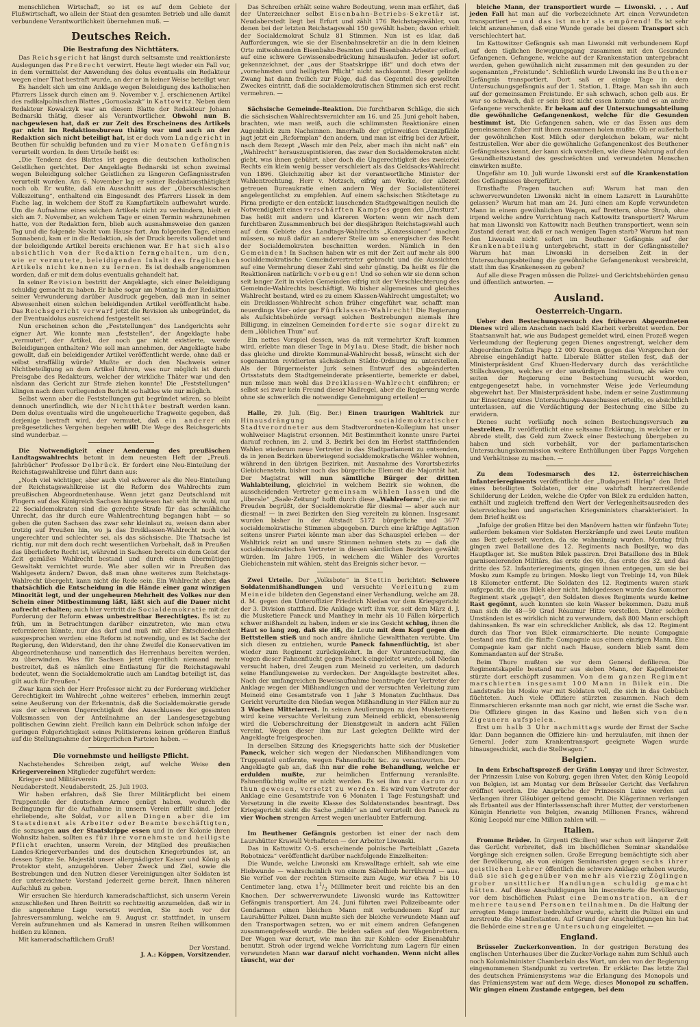menschlichen Wirtschaft, so ist es auf dem Gebiete der Flußwirtschaft, wo allein der Staat den gesamten Betrieb und alle damit verbundene Verantwortlichkeit übernehmen muß. —
Deutsches Reich.
Die Bestrafung des Nichttäters.
Das Reichsgericht hat längst durch seltsamste und reaktionärste Auslegungen das Preßrecht verwirrt. Heute liegt wieder ein Fall vor, in dem vermittelst der Anwendung des dolus eventualis ein Redakteur wegen einer That bestraft wurde, an der er in keiner Weise beteiligt war.
Es handelt sich um eine Anklage wegen Beleidigung des katholischen Pfarrers Lissek durch einen am 9. November v. J. erschienenen Artikel des radikalpolnischen Blattes „Gornoslazak“ in Kattowitz. Neben dem Redakteur Kowalczyk war an diesem Blatte der Redakteur Johann Bednarski thätig, dieser als Verantwortlicher. Obwohl nun B. nachgewiesen hat, daß er zur Zeit des Erscheinens des Artikels gar nicht im Redaktionsbureau thätig war und auch an der Redaktion sich nicht beteiligt hat, ist er doch vom Landgericht in Beuthen für schuldig befunden und zu vier Monaten Gefängnis verurteilt worden. In dem Urteile heißt es:
„Die Tendenz des Blattes ist gegen die deutschen katholischen Geistlichen gerichtet. Der Angeklagte Bednarski ist schon zweimal wegen Beleidigung solcher Geistlichen zu längeren Gefängnisstrafen verurteilt worden. Am 6. November lag er seiner Redaktionsthätigkeit noch ob. Er wußte, daß ein Ausschnitt aus der „Oberschlesischen Volkszeitung“, enthaltend ein Eingesandt des Pfarrers Lissek in dem Fache lag, in welchem der Stoff zu Kampfartikeln aufbewahrt wurde. Um die Aufnahme eines solchen Artikels nicht zu verhindern, hielt er sich am 7. November, an welchem Tage er einen Termin wahrzunehmen hatte, von der Redaktion fern, blieb auch ausnahmsweise den ganzen Tag und die folgende Nacht vom Hause fort. Am folgenden Tage, einem Sonnabend, kam er in die Redaktion, als der Druck bereits vollendet und der beleidigende Artikel bereits erschienen war. Er hat sich also absichtlich von der Redaktion ferngehalten, um den, wie er vermutete, beleidigenden Inhalt des fraglichen Artikels nicht kennen zu lernen. Es ist deshalb angenommen worden, daß er mit dem dolus eventualis gehandelt hat.
In seiner Revision bestritt der Angeklagte, sich einer Beleidigung schuldig gemacht zu haben. Er habe sogar am Montag in der Redaktion seiner Verwunderung darüber Ausdruck gegeben, daß man in seiner Abwesenheit einen solchen beleidigenden Artikel veröffentlicht habe. Das Reichsgericht verwarf jetzt die Revision als unbegründet, da der Eventualdolus ausreichend festgestellt sei.
Nun erscheinen schon die „Feststellungen“ des Landgerichts sehr eigner Art. Wie konnte man „feststellen“, der Angeklagte habe „vermutet“, der Artikel, der noch gar nicht existierte, werde Beleidigungen enthalten? Wie soll man annehmen, der Angeklagte habe gewollt, daß ein beleidigender Artikel veröffentlicht werde, ohne daß er selbst straffällig würde? Mußte er doch den Nachweis seiner Nichtbeteiligung an dem Artikel führen, was nur möglich ist durch Preisgabe des Redakteurs, welcher der wirkliche Thäter war und den alsdann das Gericht zur Strafe ziehen konnte! Die „Feststellungen“ klingen nach dem vorliegenden Bericht so haltlos wie nur möglich.
Selbst wenn aber die Feststellungen gut begründet wären, so bleibt dennoch unerfindlich, wie der Nichtthäter bestraft werden kann. Dem dolus eventualis wird die ungeheuerliche Tragweite gegeben, daß derjenige bestraft wird, der vermutet, daß ein anderer ein preßgesetzliches Vergehen begehen will! Die Wege des Reichsgerichts sind wunderbar. —
Die Notwendigkeit einer Aenderung des preußischen Landtagswahlrechts betont in dem neuesten Heft der „Preuß. Jahrbücher“ Professor Delbrück. Er fordert eine Neu-Einteilung der Reichstagswahlkreise und führt dann aus:
„Noch viel wichtiger, aber auch viel schwerer als die Neu-Einteilung der Reichstagswahlkreise ist die Reform des Wahlrechts zum preußischen Abgeordnetenhause. Wenn jetzt ganz Deutschland mit Fingern auf das Königreich Sachsen hingewiesen hat: seht ihr wohl, nur 22 Socialdemokraten sind die gerechte Strafe für das schmähliche Unrecht, das ihr durch eure Wahlentrechtung begangen habt — so geben die guten Sachsen das zwar sehr kleinlaut zu, weisen dann aber trotzig auf Preußen hin, wo ja das Dreiklassen-Wahlrecht noch viel ungerechter und schlechter sei, als das sächsische. Die Thatsache ist richtig, nur mit dem doch recht wesentlichen Vorbehalt, daß in Preußen das überlieferte Recht ist, während in Sachsen bereits ein dem Geist der Zeit gemäßes Wahlrecht bestand und durch einen übermütigen Gewaltakt vernichtet wurde. Wie aber sollen wir in Preußen das Wahlgesetz ändern? Davon, daß man ohne weiteres zum Reichstags-Wahlrecht übergeht, kann nicht die Rede sein. Ein Wahlrecht aber, das thatsächlich die Entscheidung in die Hände einer ganz winzigen Minorität legt, und der ungeheuren Mehrheit des Volkes nur den Schein einer Mitbestimmung läßt, läßt sich auf die Dauer nicht aufrecht erhalten; auch hier vertritt die Socialdemokratie mit der Forderung der Reform etwas unbestreitbar Berechtigtes. Es ist zu früh, um in Betrachtungen darüber einzutreten, wie man etwa reformieren könnte, nur das darf und muß mit aller Entschiedenheit ausgesprochen werden: eine Reform ist notwendig, und es ist Sache der Regierung, den Widerstand, den ihr ohne Zweifel die Konservativen im Abgeordnetenhause und namentlich das Herrenhaus bereiten werden, zu überwinden. Was für Sachsen jetzt eigentlich niemand mehr bestreitet, daß es nämlich eine Entlastung für die Reichstagswahl bedeutet, wenn die Socialdemokratie auch am Landtag beteiligt ist, das gilt auch für Preußen.“
Zwar kann sich der Herr Professor nicht zu der Forderung wirklicher Gerechtigkeit im Wahlrecht „ohne weiteres“ erheben, immerhin zeugt seine Aeußerung von der Erkenntnis, daß die Socialdemokratie gerade aus der schweren Ungerechtigkeit des Ausschlusses der gesamten Volksmassen von der Anteilnahme an der Landesgesetzgebung politischen Gewinn zieht. Freilich kann ein Delbrück schon infolge der geringen Folgerichtigkeit seines Politisierens keinen größeren Einfluß auf die Stellungnahme der bürgerlichen Parteien haben. —
Die vornehmste und heiligste Pflicht.
Nachstehendes Schreiben zeigt, auf welche Weise den Kriegervereinen Mitglieder zugeführt werden:
Krieger- und Militärverein
Neudaberstedt. Neudaberstedt, 25. Juli 1903.
Wir haben erfahren, daß Sie Ihrer Militärpflicht bei einem Truppenteile der deutschen Armee genügt haben, wodurch die Bedingungen für die Aufnahme in unsern Verein erfüllt sind. Jeder ehrliebende, alte Soldat, vor allen Dingen aber die im Staatsdienst als Arbeiter oder Beamte beschäftigten, die sozusagen aus der Staatskrippe essen und in der Kolonie ihren Wohnsitz haben, sollten es für ihre vornehmste und heiligste Pflicht erachten, unserm Verein, der Mitglied des preußischen Landes-Kriegerverbandes und des deutschen Kriegerbundes ist, an dessen Spitze Se. Majestät unser allergnädigster Kaiser und König als Protektor steht, anzugehören. Ueber Zweck und Ziel, sowie die Bestrebungen und den Nutzen dieser Vereinigungen alter Soldaten ist der unterzeichnete Vorstand jederzeit gerne bereit, Ihnen näheren Aufschluß zu geben.
Wir ersuchen Sie hierdurch kameradschaftlichst, sich unserm Verein anzuschließen und Ihren Beitritt so rechtzeitig anzumelden, daß wir in die angenehme Lage versetzt werden, Sie noch vor der Jahresversammlung, welche am 9. August cr. stattfindet, in unsern Verein aufzunehmen und als Kamerad in unsren Reihen willkommen heißen zu können.
Mit kameradschaftlichem Gruß!
Der Vorstand.
J. A.: Köppen, Vorsitzender.
Das Schreiben erhält seine wahre Bedeutung, wenn man erfährt, daß der Unterzeichner selbst Eisenbahn-Betriebs-Sekretär ist. Neudaberstedt liegt bei Erfurt und zählt 176 Reichstagswähler, von denen bei der letzten Reichstagswahl 150 gewählt haben; davon erhielt der Socialdemokrat Schulz 81 Stimmen. Nun ist es klar, daß Aufforderungen, wie sie der Eisenbahnsekretär an die in dem kleinen Orte mitwohnenden Eisenbahn-Beamten und Eisenbahn-Arbeiter erließ, auf eine schwere Gewissensbedrückung hinauslaufen. Jeder ist sofort gekennzeichnet, der „aus der Staatskrippe ißt“ und doch etwa der „vornehmsten und heiligsten Pflicht“ nicht nachkommt. Dieser gelinde Zwang hat dann freilich zur Folge, daß das Gegenteil des gewollten Zweckes eintritt, daß die socialdemokratischen Stimmen sich erst recht vermehren. —
Sächsische Gemeinde-Reaktion. Die furchtbaren Schläge, die sich die sächsischen Wahlrechtsvernichter am 16. und 25. Juni geholt haben, brachten, wie man weiß, auch die schlimmsten Reaktionäre einen Augenblick zum Nachsinnen. Innerhalb der grünweißen Grenzpfähle jagt jetzt ein „Reformplan“ den andern, und man ist eifrig bei der Arbeit, nach dem Rezept „Wasch mir den Pelz, aber mach ihn nicht naß“ ein „Wahlrecht“ herauszuspintisieren, das zwar den Socialdemokraten nicht giebt, was ihnen gebührt, aber doch die Ungerechtigkeit des zweierlei Rechts ein klein wenig besser verschleiert als das Geldsacks-Wahlrecht von 1896. Gleichzeitig aber ist der verantwortliche Minister der Wahlentrechtung, Herr v. Metzsch, eifrig am Werke, der allezeit getreuen Bureaukratie einen andern Weg der Socialistentöterei angelegentlichst zu empfehlen. Auf einem sächsischen Städtetage zu Pirna predigte er den entzückt lauschenden Stadtgewaltigen neulich die Notwendigkeit eines verschärften Kampfes gegen den „Umsturz“. Das heißt mit andern und klareren Worten: wenn wir nach dem furchtbaren Zusammenbruch bei der diesjährigen Reichstagswahl auch auf dem Gebiete des Landtags-Wahlrechts „Konzessionen“ machen müssen, so muß dafür an anderer Stelle um so energischer das Recht der Socialdemokraten beschnitten werden. Nämlich in den Gemeinden! In Sachsen haben wir es mit der Zeit auf mehr als 800 socialdemokratische Gemeindevertreter gebracht und die Aussichten auf eine Vermehrung dieser Zahl sind sehr günstig. Da heißt es für die Reaktionären natürlich: vorbeugen! Und so sehen wir sie denn schon seit langer Zeit in vielen Gemeinden eifrig mit der Verschlechterung des Gemeinde-Wahlrechts beschäftigt. Wo bisher allgemeines und gleiches Wahlrecht bestand, wird es zu einem Klassen-Wahlrecht umgestaltet; wo ein Dreiklassen-Wahlrecht schon früher eingeführt war, schafft man neuerdings Vier- oder gar Fünfklassen-Wahlrecht! Die Regierung als Aufsichtsbehörde versagt solchen Bestrebungen niemals ihre Billigung, in einzelnen Gemeinden forderte sie sogar direkt zu dem „löblichen Thun“ auf.
Ein nettes Vorspiel dessen, was da mit vermehrter Kraft kommen wird, erlebte man dieser Tage in Mylau. Diese Stadt, die bisher noch das gleiche und direkte Kommunal-Wahlrecht besaß, wünscht sich der sogenannten revidierten sächsischen Städte-Ordnung zu unterstellen. Als der Bürgermeister Jurk seinen Entwurf des abgeänderten Ortsstatuts dem Stadtgemeinderate präsentierte, bemerkte er dabei, nun müsse man wohl das Dreiklassen-Wahlrecht einführen; er selbst sei zwar kein Freund dieser Maßregel, aber die Regierung werde ohne sie schwerlich die notwendige Genehmigung erteilen! —
Halle, 29. Juli. (Eig. Ber.) Einen traurigen Wahltrick zur Hinausdrängung socialdemokratischer Stadtverordneter aus dem Stadtverordneten-Kollegium hat unser wohlweiser Magistrat ersonnen. Mit Bestimmtheit konnte unsre Partei darauf rechnen, im 2. und 3. Bezirk bei den im Herbst stattfindenden Wahlen wiederum neue Vertreter in das Stadtparlament zu entsenden, da in jenen Bezirken überwiegend socialdemokratische Wähler wohnen, während in den übrigen Bezirken, mit Ausnahme des Vorortsbezirks Giebichenstein, bisher noch das bürgerliche Element die Majorität hat. Der Magistrat will nun sämtliche Bürger der dritten Wahlabteilung, gleichviel in welchem Bezirk sie wohnen, die ausscheidenden Vertreter gemeinsam wählen lassen und die „liberale“ „Saale-Zeitung“ hofft durch diese „Wahlreform“, die sie mit Freuden begrüßt, der Socialdemokratie für diesmal — aber auch nur diesmal! — in zwei Bezirken den Sieg vereiteln zu können. Insgesamt wurden bisher in der Altstadt 5172 bürgerliche und 3677 socialdemokratische Stimmen abgegeben. Durch eine kräftige Agitation seitens unsrer Partei könnte man aber das Schauspiel erleben — der Wahltrick reizt an und unsre Stimmen nehmen stets zu — daß die socialdemokratischen Vertreter in diesen sämtlichen Bezirken gewählt würden. Im Jahre 1905, in welchem die Wähler des Vorortes Giebichenstein mit wählen, steht das Ereignis sicher bevor. —
Zwei Urteile. Der „Volksbote“ in Stettin berichtet: Schwere Soldatenmißhandlungen und versuchte Verleitung zum Meineide bildeten den Gegenstand einer Verhandlung, welche am 28. d. M. gegen den Unteroffizier Friedrich Niedan vor dem Kriegsgericht der 3. Division stattfand. Die Anklage wirft ihm vor, seit dem März d. J. die Musketiere Paneck und Manthey in mehr als 10 Fällen körperlich schwer mißhandelt zu haben, indem er sie ins Gesicht schlug, ihnen die Haut so lang zog, daß sie riß, die Leute mit dem Kopf gegen die Bettstellen stieß und noch andre ähnliche Gewaltthaten verübte. Um sich diesen zu entziehen, wurde Paneck fahnenflüchtig, ist aber wieder zum Regiment zurückgekehrt. In der Voruntersuchung, die wegen dieser Fahnenflucht gegen Paneck eingeleitet wurde, soll Niedan versucht haben, drei Zeugen zum Meineid zu verleiten, um dadurch seine Handlungsweise zu verdecken. Der Angeklagte bestreitet alles. Nach der umfangreichen Beweisaufnahme beantragte der Vertreter der Anklage wegen der Mißhandlungen und der versuchten Verleitung zum Meineid eine Gesamtstrafe von 1 Jahr 3 Monaten Zuchthaus. Das Gericht verurteilte den Niedan wegen Mißhandlung in vier Fällen nur zu 3 Wochen Mittelarrest. In seinen Aeußerungen zu den Musketieren wird keine versuchte Verleitung zum Meineid erblickt, ebensowenig wird die Ueberschreitung der Dienstgewalt in andern acht Fällen vereint. Wegen dieser ihm zur Last gelegten Delikte wird der Angeklagte freigesprochen.
In derselben Sitzung des Kriegsgerichts hatte sich der Musketier Paneck, welcher sich wegen der Niedanschen Mißhandlungen vom Truppenteil entfernte, wegen Fahnenflucht &c. zu verantworten. Der Angeklagte gab an, daß ihn nur die rohe Behandlung, welche er erdulden mußte, zur heimlichen Entfernung veranlaßte. Fahnenflüchtig wollte er nicht werden. Es sei ihm nur darum zu thun gewesen, versetzt zu werden. Es wird vom Vertreter der Anklage eine Gesamtstrafe von 6 Monaten 1 Tage Festungshaft und Versetzung in die zweite Klasse des Soldatenstandes beantragt. Das Kriegsgericht sieht die Sache „milde“ an und verurteilt den Paneck zu vier Wochen strengen Arrest wegen unerlaubter Entfernung.
Im Beuthener Gefängnis gestorben ist einer der nach dem Laurahütter Krawall Verhafteten — der Arbeiter Liwonski.
Das in Kattowitz O.-S. erscheinende polnische Parteiblatt „Gazeta Robotnicza“ veröffentlicht darüber nachfolgende Einzelheiten:
Die Wunde, welche Liwonski am Krawalltage erhielt, sah wie eine Hiebwunde — wahrscheinlich von einem Säbelhieb herrührend — aus. Sie verlief von der rechten Stirnseite zum Auge, war etwa 7 bis 10 Centimeter lang, etwa 11/2 Millimeter breit und reichte bis an den Knochen. Der schwerverwundete Liwonski wurde ins Kattowitzer Gefängnis transportiert. Am 24. Juni führten zwei Polizeibeamte oder Gendarmen einen bleichen Mann mit verbundenem Kopf zur Laurahütter Polizei. Dann mußte sich der bleiche verwundete Mann auf den Transportwagen setzen, wo er mit einem andren Gefangenen zusammengefesselt wurde. Die beiden saßen auf den Wagenbrettern. Der Wagen war derart, wie man ihn zur Kohlen- oder Eisenabfuhr benutzt. Stroh oder irgend welche Vorrichtung zum Lagern für einen verwundeten Mann war darauf nicht vorhanden. Wenn nicht alles täuscht, war der
bleiche Mann, der transportiert wurde — Liwonski. . . . Auf jeden Fall hat man auf die vorbezeichnete Art einen Verwundeten transportiert — und das ist mehr als empörend! Es ist sehr leicht anzunehmen, daß eine Wunde gerade bei diesem Transport sich verschlechtert hat.
Im Kattowitzer Gefängnis sah man Liwonski mit verbundenem Kopf auf dem täglichen Bewegungsgang zusammen mit den Gesunden Gefangenen. Gefangene, welche auf der Krankenstation untergebracht werden, gehen gewöhnlich nicht zusammen mit den gesunden zu der sogenannten „Freistunde“. Schließlich wurde Liwonski ins Beuthener Gefängnis transportiert. Dort saß er einige Tage in dem Untersuchungsgefängnis auf der 1. Station, 1. Etage. Man sah ihn auch auf der gemeinsamen Freistunde. Er sah schwach, schon gelb aus. Er war so schwach, daß er sein Brot nicht essen konnte und es an andre Gefangene verschenkte. Er bekam auf der Untersuchungsabteilung die gewöhnliche Gefangenenkost, welche für die Gesunden bestimmt ist. Die Gefangenen sahen, wie er das Essen aus dem gemeinsamen Zuber mit ihnen zusammen holen mußte. Ob er außerhalb der gewöhnlichen Kost Milch oder dergleichen bekam, war nicht festzustellen. Wer aber die gewöhnliche Gefangenenkost des Beuthener Gefängnisses kennt, der kann sich vorstellen, wie diese Nahrung auf den Gesundheitszustand des geschwächten und verwundeten Menschen einwirken mußte.
Ungefähr am 10. Juli wurde Liwonski erst auf die Krankenstation des Gefängnisses übergeführt.
Ernsthafte Fragen tauchen auf: Warum hat man den schwerverwundeten Liwonski nicht in einem Lazarett in Laurahütte gelassen? Warum hat man am 24. Juni einen am Kopfe verwundeten Mann in einem gewöhnlichen Wagen, auf Brettern, ohne Stroh, ohne irgend welche andre Vorrichtung nach Kattowitz transportiert? Warum hat man Liwonski von Kattowitz nach Beuthen transportiert, wenn sein Zustand derart war, daß er nach wenigen Tagen starb? Warum hat man den Liwonski nicht sofort im Beuthener Gefängnis auf der Krankenabteilung untergebracht, statt in der Gefängnisstelle? Warum hat man Liwonski in derselben Zeit in der Untersuchungsabteilung die gewöhnliche Gefangenenkost verabreicht, statt ihm das Krankenessen zu geben?
Auf alle diese Fragen müssen die Polizei- und Gerichtsbehörden genau und öffentlich antworten. —
Ausland.
Oesterreich-Ungarn.
Ueber den Bestechungsversuch des früheren Abgeordneten Dienes wird allem Anschein nach bald Klarheit verbreitet werden. Der Staatsanwalt hat, wie aus Budapest gemeldet wird, einen Prozeß wegen Verleumdung der Regierung gegen Dienes angestrengt, welcher dem Abgeordneten Zoltan Papp 12 000 Kronen gegen das Versprechen der Abreise eingehändigt hatte. Liberale Blätter stellen fest, daß der Ministerpräsident Graf Khuen-Hedervary durch das verächtliche Stillschweigen, welches er der unwürdigen Insinuation, als wäre von seiten der Regierung eine Bestechung versucht worden, entgegengesetzt habe, in vornehmster Weise jede Verleumdung abgewehrt hat. Der Ministerpräsident habe, indem er seine Zustimmung zur Einsetzung eines Untersuchungs-Ausschusses erteilte, es absichtlich unterlassen, auf die Verdächtigung der Bestechung eine Silbe zu erwidern.
Dienes sucht vorläufig noch seinen Bestechungsversuch zu bestreiten. Er veröffentlicht eine seltsame Erklärung, in welcher er in Abrede stellt, das Geld zum Zweck einer Bestechung übergeben zu haben und sich vorbehält, vor der parlamentarischen Untersuchungskommission weitere Enthüllungen über Papps Vorgehen und Verhältnisse zu machen. —
Zu dem Todesmarsch des 12. österreichischen Infanterieregiments veröffentlicht der „Budapesti Hirlap“ den Brief eines beteiligten Soldaten, der eine wahrhaft herzzerreißende Schilderung der Leiden, welche die Opfer von Bilek zu erdulden hatten, enthält und zugleich treffend den Wert der Verlegenheitsausreden des österreichischen und ungarischen Kriegsministers charakterisiert. In dem Brief heißt es:
„Infolge der großen Hitze bei den Manövern hatten wir fünfzehn Tote; außerdem bekamen vier Soldaten Herzkrämpfe und zwei Leute mußten ans Bett gefesselt werden, da sie wahnsinnig wurden. Montag früh gingen zwei Bataillone des 12. Regiments nach Bosiltye, wo das Hauptlager ist. Sie mußten Bilek passiren. Drei Bataillone des in Bilek garnisonierenden Militärs, das erste des 69., das erste des 32. und das dritte des 52. Infanterieregiments, gingen ihnen entgegen, um sie bei Mosko zum Kampfe zu bringen. Mosko liegt von Trebinje 14, von Bilek 18 Kilometer entfernt. Die Soldaten des 12. Regiments waren stark aufgepackt, die aus Bilek aber nicht. Infolgedessen wurde das Komorner Regiment stark „gejagt“, den Soldaten dieses Regiments wurde keine Rast gegönnt, auch konnten sie kein Wasser bekommen. Dazu muß man sich die 48—50 Grad Réaumur Hitze vorstellen. Unter solchen Umständen ist es wirklich nicht zu verwundern, daß 800 Mann erschöpft dahinsanken. Es war ein schrecklicher Anblick, als das 12. Regiment durch das Thor von Bilek einmarschierte. Die neunte Compagnie bestand aus fünf, die fünfte Compagnie aus einem einzigen Mann. Eine Compagnie kam gar nicht nach Hause, sondern blieb samt dem Kommandanten auf der Straße.
Beim Thore mußten sie vor dem General defilieren. Die Regimentskapelle bestand nur aus sieben Mann, der Kapellmeister stürzte dort erschöpft zusammen. Von dem ganzen Regiment marschierten insgesamt 100 Mann in Bilek ein. Die Landstraße bis Mosko war mit Soldaten voll, die sich in das Gebüsch flüchteten. Auch viele Offiziere stürzten zusammen. Nach dem Einmarschieren erkannte man noch gar nicht, wie ernst die Sache war. Die Offiziere gingen in das Kasino und ließen sich von den Zigeunern aufspielen.
Erst um halb 3 Uhr nachmittags wurde der Ernst der Sache klar. Dann begannen die Offiziere hin- und herzulaufen, mit ihnen der General. Jeder zum Krankentransport geeignete Wagen wurde hinausgeschickt, auch die Stellwagen.“
Belgien.
In dem Erbschaftsprozeß der Gräfin Lonyay und ihrer Schwester, der Prinzessin Luise von Koburg, gegen ihren Vater, den König Leopold von Belgien, ist am Montag vor dem Brüsseler Gericht das Verfahren eröffnet worden. Die Ansprüche der Prinzessin Luise werden auf Verlangen ihrer Gläubiger geltend gemacht. Die Klägerinnen verlangen als Erbanteil aus der Hinterlassenschaft ihrer Mutter, der verstorbenen Königin Henriette von Belgien, zwanzig Millionen Francs, während König Leopold nur eine Million zahlen will. —
Italien.
Fromme Brüder. In Girgenti (Sicilien) war schon seit längerer Zeit das Gerücht verbreitet, daß im bischöflichen Seminar skandalöse Vorgänge sich ereignen sollen. Große Erregung bemächtigte sich aber der Bevölkerung, als von einigen Seminaristen gegen sechs ihrer geistlichen Lehrer öffentlich die schwere Anklage erhoben wurde, daß sie sich gegenüber von mehr als vierzig Zöglingen grober unsittlicher Handlungen schuldig gemacht hätten. Auf diese Anschuldigungen hin inscenierte die Bevölkerung vor dem bischöflichen Palast eine Demonstration, an der mehrere tausend Personen teilnahmen. Da die Haltung der erregten Menge immer bedrohlicher wurde, schritt die Polizei ein und zerstreute die Manifestanten. Auf Grund der Anschuldigungen hin hat die Behörde eine strenge Untersuchung eingeleitet. —
England.
Brüsseler Zuckerkonvention. In der gestrigen Beratung des englischen Unterhauses über die Zucker-Vorlage nahm zum Schluß auch noch Kolonialminister Chamberlain das Wort, um den von der Regierung eingenommenen Standpunkt zu vertreten. Er erklärte: Das letzte Ziel des deutschen Prämiensystems war die Erlangung des Monopols und das Prämiensystem war auf dem Wege, dieses Monopol zu schaffen. Wir gingen einem Zustande entgegen, bei dem